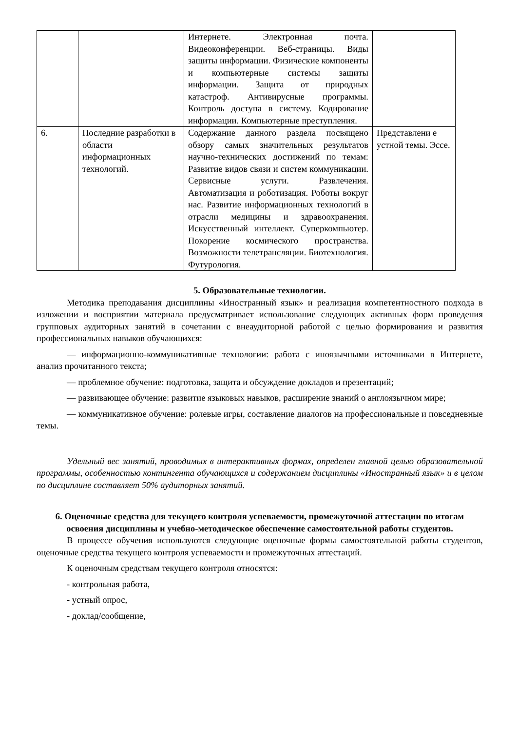| | | Интернете. Электронная почта. Видеоконференции. Веб-страницы. Виды защиты информации. Физические компоненты и компьютерные системы защиты информации. Защита от природных катастроф. Антивирусные программы. Контроль доступа в систему. Кодирование информации. Компьютерные преступления. | |
| 6. | Последние разработки в области информационных технологий. | Содержание данного раздела посвящено обзору самых значительных результатов научно-технических достижений по темам: Развитие видов связи и систем коммуникации. Сервисные услуги. Развлечения. Автоматизация и роботизация. Роботы вокруг нас. Развитие информационных технологий в отрасли медицины и здравоохранения. Искусственный интеллект. Суперкомпьютер. Покорение космического пространства. Возможности телетрансляции. Биотехнология. Футурология. | Представлени е устной темы. Эссе. |
5. Образовательные технологии.
Методика преподавания дисциплины «Иностранный язык» и реализация компетентностного подхода в изложении и восприятии материала предусматривает использование следующих активных форм проведения групповых аудиторных занятий в сочетании с внеаудиторной работой с целью формирования и развития профессиональных навыков обучающихся:
— информационно-коммуникативные технологии: работа с иноязычными источниками в Интернете, анализ прочитанного текста;
— проблемное обучение: подготовка, защита и обсуждение докладов и презентаций;
— развивающее обучение: развитие языковых навыков, расширение знаний о англоязычном мире;
— коммуникативное обучение: ролевые игры, составление диалогов на профессиональные и повседневные темы.
Удельный вес занятий, проводимых в интерактивных формах, определен главной целью образовательной программы, особенностью контингента обучающихся и содержанием дисциплины «Иностранный язык» и в целом по дисциплине составляет 50% аудиторных занятий.
6. Оценочные средства для текущего контроля успеваемости, промежуточной аттестации по итогам освоения дисциплины и учебно-методическое обеспечение самостоятельной работы студентов.
В процессе обучения используются следующие оценочные формы самостоятельной работы студентов, оценочные средства текущего контроля успеваемости и промежуточных аттестаций.
К оценочным средствам текущего контроля относятся:
- контрольная работа,
- устный опрос,
- доклад/сообщение,